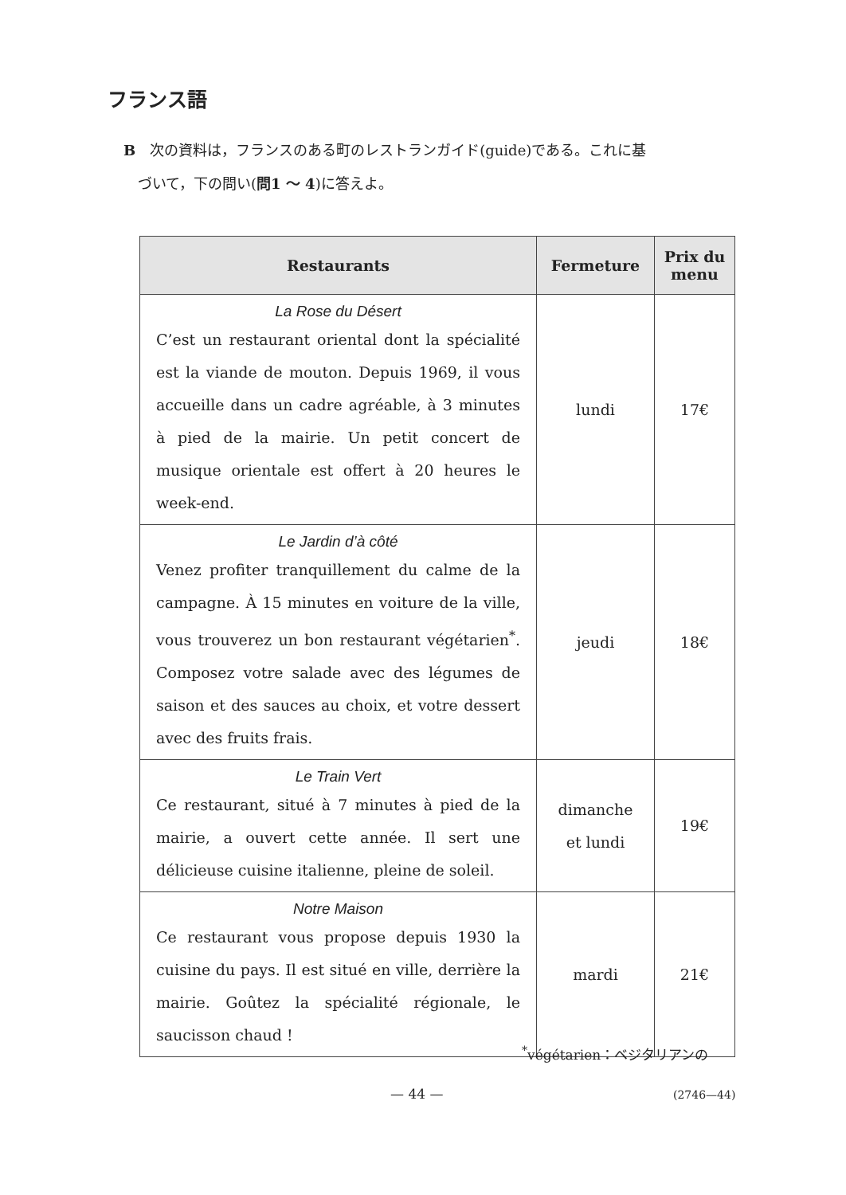フランス語
B　次の資料は，フランスのある町のレストランガイド(guide)である。これに基
　づいて，下の問い(問1 ～ 4)に答えよ。
| Restaurants | Fermeture | Prix du menu |
| --- | --- | --- |
| La Rose du Désert C’est un restaurant oriental dont la spécialité est la viande de mouton. Depuis 1969, il vous accueille dans un cadre agréable, à 3 minutes à pied de la mairie. Un petit concert de musique orientale est offert à 20 heures le week-end. | lundi | 17€ |
| Le Jardin d’à côté Venez profiter tranquillement du calme de la campagne. À 15 minutes en voiture de la ville, vous trouverez un bon restaurant végétarien<sup>*</sup>. Composez votre salade avec des légumes de saison et des sauces au choix, et votre dessert avec des fruits frais. | jeudi | 18€ |
| Le Train Vert Ce restaurant, situé à 7 minutes à pied de la mairie, a ouvert cette année. Il sert une délicieuse cuisine italienne, pleine de soleil. | dimanche et lundi | 19€ |
| Notre Maison Ce restaurant vous propose depuis 1930 la cuisine du pays. Il est situé en ville, derrière la mairie. Goûtez la spécialité régionale, le saucisson chaud ! | mardi | 21€ |
<sup>*</sup> végétarien：ベジタリアンの
— 44 — (2746—44)